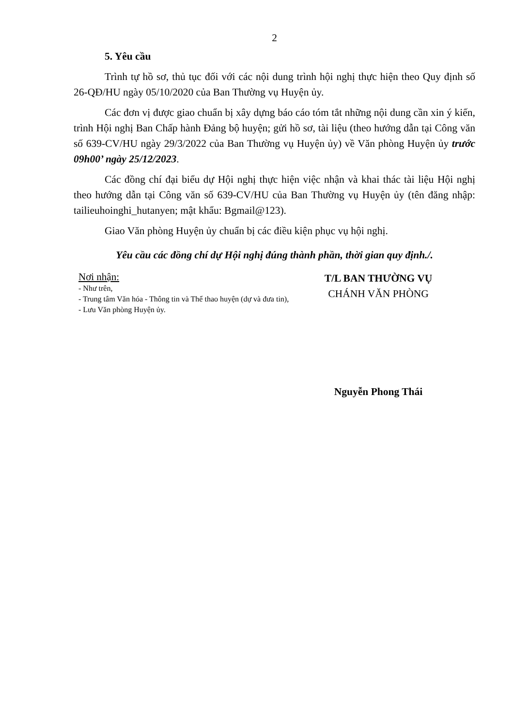2
5. Yêu cầu
Trình tự hồ sơ, thủ tục đối với các nội dung trình hội nghị thực hiện theo Quy định số 26-QĐ/HU ngày 05/10/2020 của Ban Thường vụ Huyện ủy.
Các đơn vị được giao chuẩn bị xây dựng báo cáo tóm tắt những nội dung cần xin ý kiến, trình Hội nghị Ban Chấp hành Đảng bộ huyện; gửi hồ sơ, tài liệu (theo hướng dẫn tại Công văn số 639-CV/HU ngày 29/3/2022 của Ban Thường vụ Huyện ủy) về Văn phòng Huyện ủy trước 09h00’ ngày 25/12/2023.
Các đồng chí đại biểu dự Hội nghị thực hiện việc nhận và khai thác tài liệu Hội nghị theo hướng dẫn tại Công văn số 639-CV/HU của Ban Thường vụ Huyện ủy (tên đăng nhập: tailieuhoinghi_hutanyen; mật khẩu: Bgmail@123).
Giao Văn phòng Huyện ủy chuẩn bị các điều kiện phục vụ hội nghị.
Yêu cầu các đồng chí dự Hội nghị đúng thành phần, thời gian quy định./.
Nơi nhận:
- Như trên,
- Trung tâm Văn hóa - Thông tin và Thể thao huyện (dự và đưa tin),
- Lưu Văn phòng Huyện ủy.
T/L BAN THƯỜNG VỤ
CHÁNH VĂN PHÒNG
Nguyễn Phong Thái